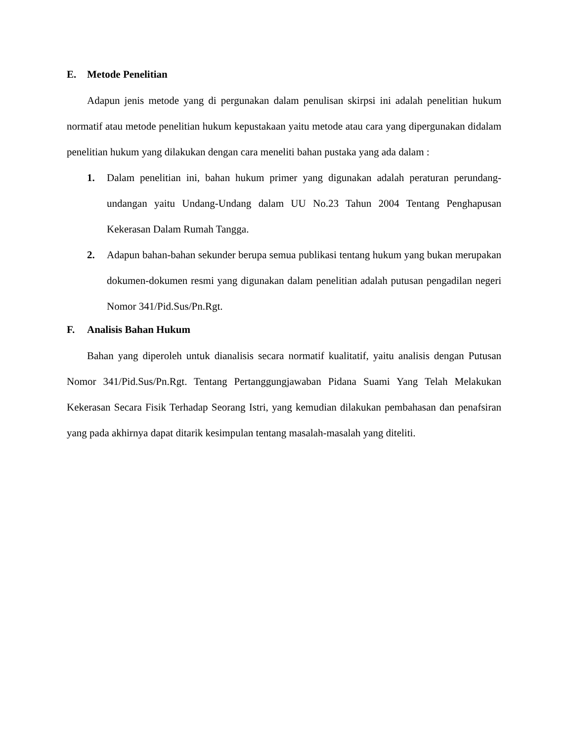E. Metode Penelitian
Adapun jenis metode yang di pergunakan dalam penulisan skirpsi ini adalah penelitian hukum normatif atau metode penelitian hukum kepustakaan yaitu metode atau cara yang dipergunakan didalam penelitian hukum yang dilakukan dengan cara meneliti bahan pustaka yang ada dalam :
1. Dalam penelitian ini, bahan hukum primer yang digunakan adalah peraturan perundang-undangan yaitu Undang-Undang dalam UU No.23 Tahun 2004 Tentang Penghapusan Kekerasan Dalam Rumah Tangga.
2. Adapun bahan-bahan sekunder berupa semua publikasi tentang hukum yang bukan merupakan dokumen-dokumen resmi yang digunakan dalam penelitian adalah putusan pengadilan negeri Nomor 341/Pid.Sus/Pn.Rgt.
F. Analisis Bahan Hukum
Bahan yang diperoleh untuk dianalisis secara normatif kualitatif, yaitu analisis dengan Putusan Nomor 341/Pid.Sus/Pn.Rgt. Tentang Pertanggungjawaban Pidana Suami Yang Telah Melakukan Kekerasan Secara Fisik Terhadap Seorang Istri, yang kemudian dilakukan pembahasan dan penafsiran yang pada akhirnya dapat ditarik kesimpulan tentang masalah-masalah yang diteliti.